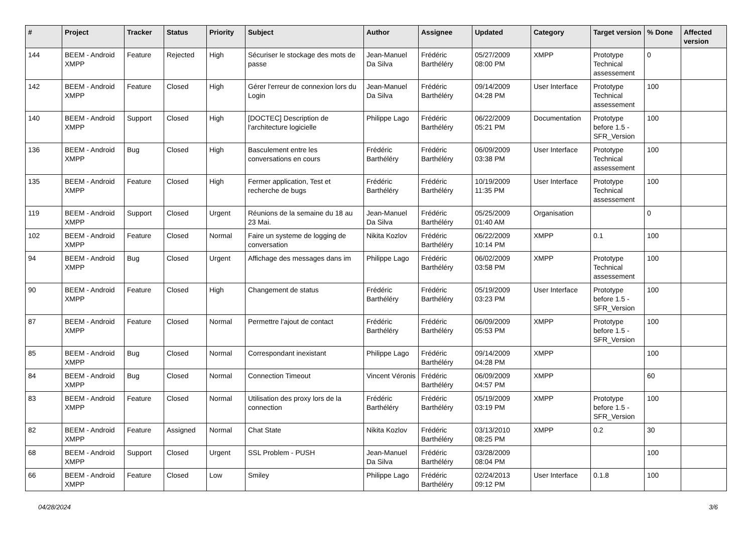| # | Project | Tracker | Status | Priority | Subject | Author | Assignee | Updated | Category | Target version | % Done | Affected version |
| --- | --- | --- | --- | --- | --- | --- | --- | --- | --- | --- | --- | --- |
| 144 | BEEM - Android XMPP | Feature | Rejected | High | Sécuriser le stockage des mots de passe | Jean-Manuel Da Silva | Frédéric Barthéléry | 05/27/2009 08:00 PM | XMPP | Prototype Technical assessement | 0 | |
| 142 | BEEM - Android XMPP | Feature | Closed | High | Gérer l'erreur de connexion lors du Login | Jean-Manuel Da Silva | Frédéric Barthéléry | 09/14/2009 04:28 PM | User Interface | Prototype Technical assessement | 100 | |
| 140 | BEEM - Android XMPP | Support | Closed | High | [DOCTEC] Description de l'architecture logicielle | Philippe Lago | Frédéric Barthéléry | 06/22/2009 05:21 PM | Documentation | Prototype before 1.5 - SFR_Version | 100 | |
| 136 | BEEM - Android XMPP | Bug | Closed | High | Basculement entre les conversations en cours | Frédéric Barthéléry | Frédéric Barthéléry | 06/09/2009 03:38 PM | User Interface | Prototype Technical assessement | 100 | |
| 135 | BEEM - Android XMPP | Feature | Closed | High | Fermer application, Test et recherche de bugs | Frédéric Barthéléry | Frédéric Barthéléry | 10/19/2009 11:35 PM | User Interface | Prototype Technical assessement | 100 | |
| 119 | BEEM - Android XMPP | Support | Closed | Urgent | Réunions de la semaine du 18 au 23 Mai. | Jean-Manuel Da Silva | Frédéric Barthéléry | 05/25/2009 01:40 AM | Organisation | | 0 | |
| 102 | BEEM - Android XMPP | Feature | Closed | Normal | Faire un systeme de logging de conversation | Nikita Kozlov | Frédéric Barthéléry | 06/22/2009 10:14 PM | XMPP | 0.1 | 100 | |
| 94 | BEEM - Android XMPP | Bug | Closed | Urgent | Affichage des messages dans im | Philippe Lago | Frédéric Barthéléry | 06/02/2009 03:58 PM | XMPP | Prototype Technical assessement | 100 | |
| 90 | BEEM - Android XMPP | Feature | Closed | High | Changement de status | Frédéric Barthéléry | Frédéric Barthéléry | 05/19/2009 03:23 PM | User Interface | Prototype before 1.5 - SFR_Version | 100 | |
| 87 | BEEM - Android XMPP | Feature | Closed | Normal | Permettre l'ajout de contact | Frédéric Barthéléry | Frédéric Barthéléry | 06/09/2009 05:53 PM | XMPP | Prototype before 1.5 - SFR_Version | 100 | |
| 85 | BEEM - Android XMPP | Bug | Closed | Normal | Correspondant inexistant | Philippe Lago | Frédéric Barthéléry | 09/14/2009 04:28 PM | XMPP | | 100 | |
| 84 | BEEM - Android XMPP | Bug | Closed | Normal | Connection Timeout | Vincent Véronis | Frédéric Barthéléry | 06/09/2009 04:57 PM | XMPP | | 60 | |
| 83 | BEEM - Android XMPP | Feature | Closed | Normal | Utilisation des proxy lors de la connection | Frédéric Barthéléry | Frédéric Barthéléry | 05/19/2009 03:19 PM | XMPP | Prototype before 1.5 - SFR_Version | 100 | |
| 82 | BEEM - Android XMPP | Feature | Assigned | Normal | Chat State | Nikita Kozlov | Frédéric Barthéléry | 03/13/2010 08:25 PM | XMPP | 0.2 | 30 | |
| 68 | BEEM - Android XMPP | Support | Closed | Urgent | SSL Problem - PUSH | Jean-Manuel Da Silva | Frédéric Barthéléry | 03/28/2009 08:04 PM | | | 100 | |
| 66 | BEEM - Android XMPP | Feature | Closed | Low | Smiley | Philippe Lago | Frédéric Barthéléry | 02/24/2013 09:12 PM | User Interface | 0.1.8 | 100 | |
04/28/2024 3/6